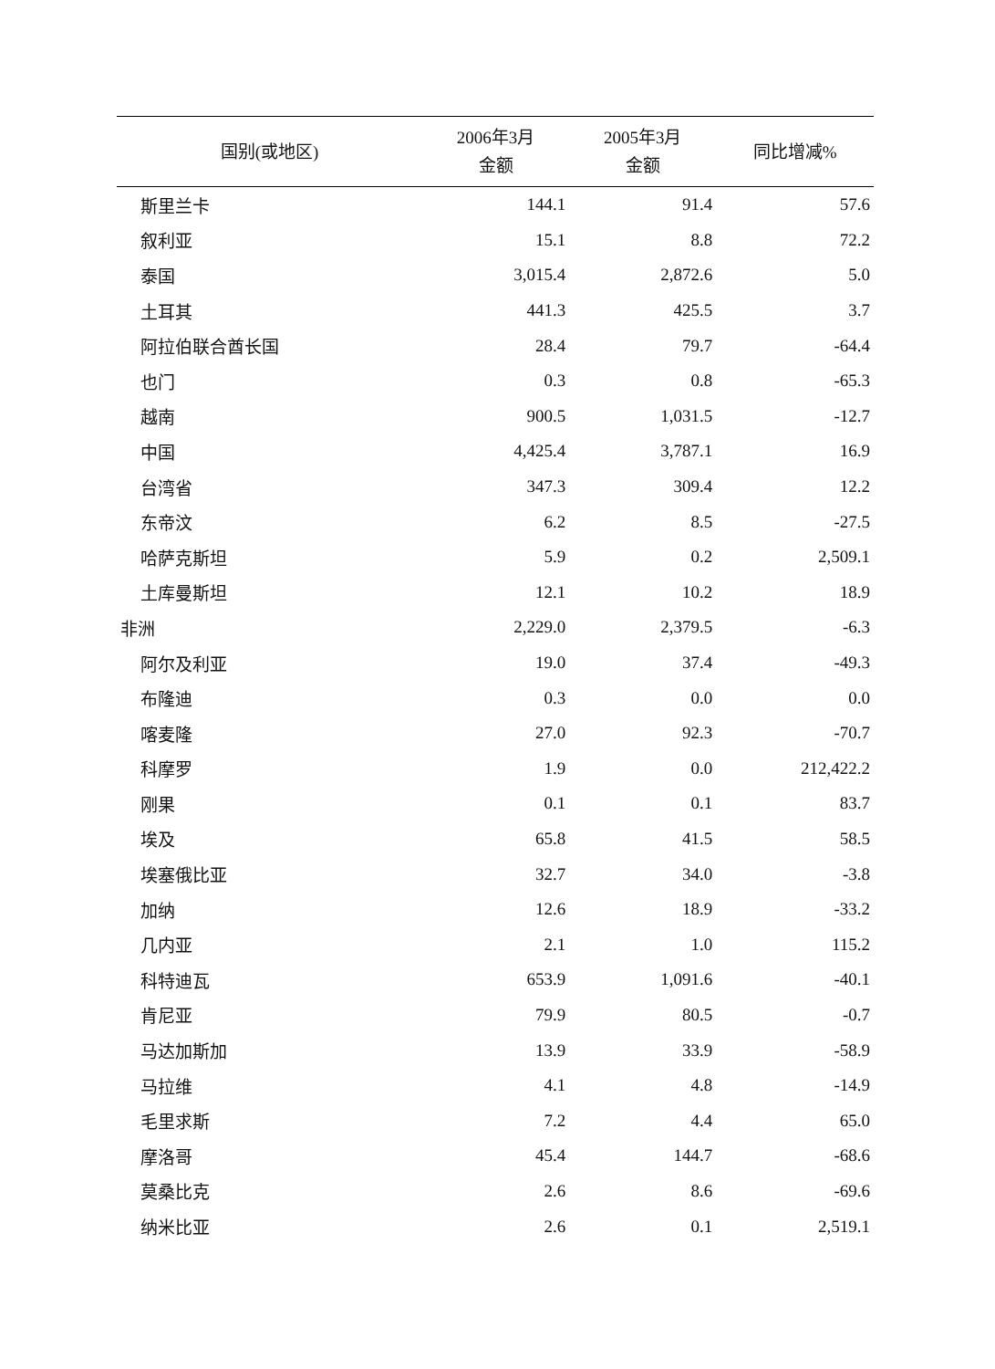| 国别(或地区) | 2006年3月 金额 | 2005年3月 金额 | 同比增减% |
| --- | --- | --- | --- |
| 斯里兰卡 | 144.1 | 91.4 | 57.6 |
| 叙利亚 | 15.1 | 8.8 | 72.2 |
| 泰国 | 3,015.4 | 2,872.6 | 5.0 |
| 土耳其 | 441.3 | 425.5 | 3.7 |
| 阿拉伯联合酋长国 | 28.4 | 79.7 | -64.4 |
| 也门 | 0.3 | 0.8 | -65.3 |
| 越南 | 900.5 | 1,031.5 | -12.7 |
| 中国 | 4,425.4 | 3,787.1 | 16.9 |
| 台湾省 | 347.3 | 309.4 | 12.2 |
| 东帝汶 | 6.2 | 8.5 | -27.5 |
| 哈萨克斯坦 | 5.9 | 0.2 | 2,509.1 |
| 土库曼斯坦 | 12.1 | 10.2 | 18.9 |
| 非洲 | 2,229.0 | 2,379.5 | -6.3 |
| 阿尔及利亚 | 19.0 | 37.4 | -49.3 |
| 布隆迪 | 0.3 | 0.0 | 0.0 |
| 喀麦隆 | 27.0 | 92.3 | -70.7 |
| 科摩罗 | 1.9 | 0.0 | 212,422.2 |
| 刚果 | 0.1 | 0.1 | 83.7 |
| 埃及 | 65.8 | 41.5 | 58.5 |
| 埃塞俄比亚 | 32.7 | 34.0 | -3.8 |
| 加纳 | 12.6 | 18.9 | -33.2 |
| 几内亚 | 2.1 | 1.0 | 115.2 |
| 科特迪瓦 | 653.9 | 1,091.6 | -40.1 |
| 肯尼亚 | 79.9 | 80.5 | -0.7 |
| 马达加斯加 | 13.9 | 33.9 | -58.9 |
| 马拉维 | 4.1 | 4.8 | -14.9 |
| 毛里求斯 | 7.2 | 4.4 | 65.0 |
| 摩洛哥 | 45.4 | 144.7 | -68.6 |
| 莫桑比克 | 2.6 | 8.6 | -69.6 |
| 纳米比亚 | 2.6 | 0.1 | 2,519.1 |